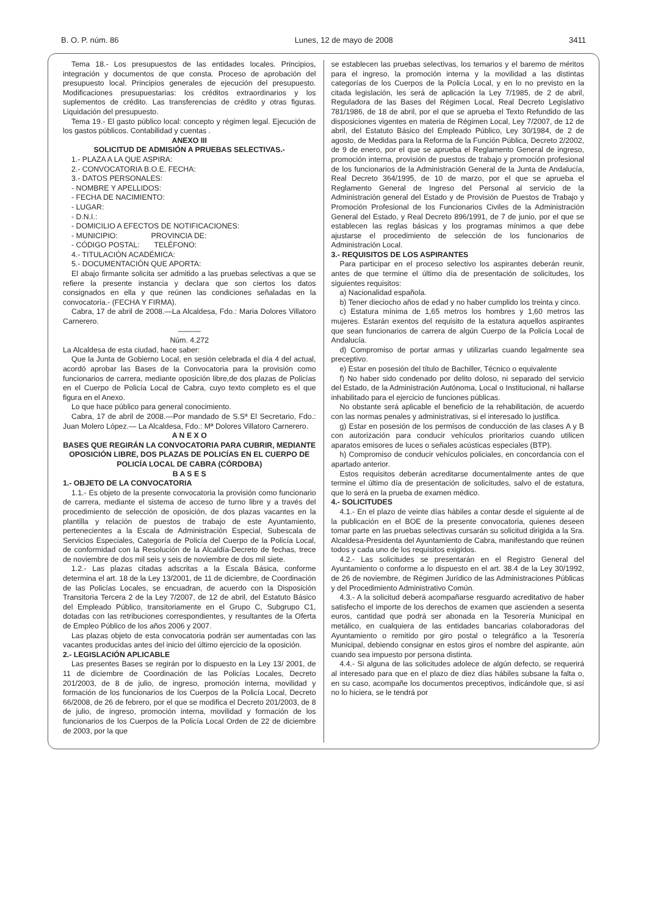B. O. P. núm. 86 Lunes, 12 de mayo de 2008 3411
Tema 18.- Los presupuestos de las entidades locales. Principios, integración y documentos de que consta. Proceso de aprobación del presupuesto local. Principios generales de ejecución del presupuesto. Modificaciones presupuestarias: los créditos extraordinarios y los suplementos de crédito. Las transferencias de crédito y otras figuras. Liquidación del presupuesto.
Tema 19.- El gasto público local: concepto y régimen legal. Ejecución de los gastos públicos. Contabilidad y cuentas .
ANEXO III
SOLICITUD DE ADMISIÓN A PRUEBAS SELECTIVAS.-
1.- PLAZA A LA QUE ASPIRA:
2.- CONVOCATORIA B.O.E. FECHA:
3.- DATOS PERSONALES:
- NOMBRE Y APELLIDOS:
- FECHA DE NACIMIENTO:
- LUGAR:
- D.N.I.:
- DOMICILIO A EFECTOS DE NOTIFICACIONES:
- MUNICIPIO: PROVINCIA DE:
- CÓDIGO POSTAL: TELÉFONO:
4.- TITULACIÓN ACADÉMICA:
5.- DOCUMENTACIÓN QUE APORTA:
El abajo firmante solicita ser admitido a las pruebas selectivas a que se refiere la presente instancia y declara que son ciertos los datos consignados en ella y que reúnen las condiciones señaladas en la convocatoria.- (FECHA Y FIRMA).
Cabra, 17 de abril de 2008.—La Alcaldesa, Fdo.: Maria Dolores Villatoro Carnerero.
———
Núm. 4.272
La Alcaldesa de esta ciudad, hace saber:
Que la Junta de Gobierno Local, en sesión celebrada el día 4 del actual, acordó aprobar las Bases de la Convocatoria para la provisión como funcionarios de carrera, mediante oposición libre,de dos plazas de Policías en el Cuerpo de Policía Local de Cabra, cuyo texto completo es el que figura en el Anexo.
Lo que hace público para general conocimiento.
Cabra, 17 de abril de 2008.—Por mandado de S.Sª El Secretario, Fdo.: Juan Molero López.— La Alcaldesa, Fdo.: Mª Dolores Villatoro Carnerero.
A N E X O
BASES QUE REGIRÁN LA CONVOCATORIA PARA CUBRIR, MEDIANTE OPOSICIÓN LIBRE, DOS PLAZAS DE POLICÍAS EN EL CUERPO DE POLICÍA LOCAL DE CABRA (CÓRDOBA)
B A S E S
1.- OBJETO DE LA CONVOCATORIA
1.1.- Es objeto de la presente convocatoria la provisión como funcionario de carrera, mediante el sistema de acceso de turno libre y a través del procedimiento de selección de oposición, de dos plazas vacantes en la plantilla y relación de puestos de trabajo de este Ayuntamiento, pertenecientes a la Escala de Administración Especial, Subescala de Servicios Especiales, Categoría de Policía del Cuerpo de la Policía Local, de conformidad con la Resolución de la Alcaldía-Decreto de fechas, trece de noviembre de dos mil seis y seis de noviembre de dos mil siete.
1.2.- Las plazas citadas adscritas a la Escala Básica, conforme determina el art. 18 de la Ley 13/2001, de 11 de diciembre, de Coordinación de las Policías Locales, se encuadran, de acuerdo con la Disposición Transitoria Tercera 2 de la Ley 7/2007, de 12 de abril, del Estatuto Básico del Empleado Público, transitoriamente en el Grupo C, Subgrupo C1, dotadas con las retribuciones correspondientes, y resultantes de la Oferta de Empleo Público de los años 2006 y 2007.
Las plazas objeto de esta convocatoria podrán ser aumentadas con las vacantes producidas antes del inicio del último ejercicio de la oposición.
2.- LEGISLACIÓN APLICABLE
Las presentes Bases se regirán por lo dispuesto en la Ley 13/ 2001, de 11 de diciembre de Coordinación de las Policías Locales, Decreto 201/2003, de 8 de julio, de ingreso, promoción interna, movilidad y formación de los funcionarios de los Cuerpos de la Policía Local, Decreto 66/2008, de 26 de febrero, por el que se modifica el Decreto 201/2003, de 8 de julio, de ingreso, promoción interna, movilidad y formación de los funcionarios de los Cuerpos de la Policía Local Orden de 22 de diciembre de 2003, por la que
se establecen las pruebas selectivas, los temarios y el baremo de méritos para el ingreso, la promoción interna y la movilidad a las distintas categorías de los Cuerpos de la Policía Local, y en lo no previsto en la citada legislación, les será de aplicación la Ley 7/1985, de 2 de abril, Reguladora de las Bases del Régimen Local, Real Decreto Legislativo 781/1986, de 18 de abril, por el que se aprueba el Texto Refundido de las disposiciones vigentes en materia de Régimen Local, Ley 7/2007, de 12 de abril, del Estatuto Básico del Empleado Público, Ley 30/1984, de 2 de agosto, de Medidas para la Reforma de la Función Pública, Decreto 2/2002, de 9 de enero, por el que se aprueba el Reglamento General de ingreso, promoción interna, provisión de puestos de trabajo y promoción profesional de los funcionarios de la Administración General de la Junta de Andalucía, Real Decreto 364/1995, de 10 de marzo, por el que se aprueba el Reglamento General de Ingreso del Personal al servicio de la Administración general del Estado y de Provisión de Puestos de Trabajo y Promoción Profesional de los Funcionarios Civiles de la Administración General del Estado, y Real Decreto 896/1991, de 7 de junio, por el que se establecen las reglas básicas y los programas mínimos a que debe ajustarse el procedimiento de selección de los funcionarios de Administración Local.
3.- REQUISITOS DE LOS ASPIRANTES
Para participar en el proceso selectivo los aspirantes deberán reunir, antes de que termine el último día de presentación de solicitudes, los siguientes requisitos:
a) Nacionalidad española.
b) Tener dieciocho años de edad y no haber cumplido los treinta y cinco.
c) Estatura mínima de 1,65 metros los hombres y 1,60 metros las mujeres. Estarán exentos del requisito de la estatura aquellos aspirantes que sean funcionarios de carrera de algún Cuerpo de la Policía Local de Andalucía.
d) Compromiso de portar armas y utilizarlas cuando legalmente sea preceptivo.
e) Estar en posesión del título de Bachiller, Técnico o equivalente
f) No haber sido condenado por delito doloso, ni separado del servicio del Estado, de la Administración Autónoma, Local o Institucional, ni hallarse inhabilitado para el ejercicio de funciones públicas.
No obstante será aplicable el beneficio de la rehabilitación, de acuerdo con las normas penales y administrativas, si el interesado lo justifica.
g) Estar en posesión de los permisos de conducción de las clases A y B con autorización para conducir vehículos prioritarios cuando utilicen aparatos emisores de luces o señales acústicas especiales (BTP).
h) Compromiso de conducir vehículos policiales, en concordancia con el apartado anterior.
Estos requisitos deberán acreditarse documentalmente antes de que termine el último día de presentación de solicitudes, salvo el de estatura, que lo será en la prueba de examen médico.
4.- SOLICITUDES
4.1.- En el plazo de veinte días hábiles a contar desde el siguiente al de la publicación en el BOE de la presente convocatoria, quienes deseen tomar parte en las pruebas selectivas cursarán su solicitud dirigida a la Sra. Alcaldesa-Presidenta del Ayuntamiento de Cabra, manifestando que reúnen todos y cada uno de los requisitos exigidos.
4.2.- Las solicitudes se presentarán en el Registro General del Ayuntamiento o conforme a lo dispuesto en el art. 38.4 de la Ley 30/1992, de 26 de noviembre, de Régimen Jurídico de las Administraciones Públicas y del Procedimiento Administrativo Común.
4.3.- A la solicitud deberá acompañarse resguardo acreditativo de haber satisfecho el importe de los derechos de examen que ascienden a sesenta euros, cantidad que podrá ser abonada en la Tesorería Municipal en metálico, en cualquiera de las entidades bancarias colaboradoras del Ayuntamiento o remitido por giro postal o telegráfico a la Tesorería Municipal, debiendo consignar en estos giros el nombre del aspirante, aún cuando sea impuesto por persona distinta.
4.4.- Si alguna de las solicitudes adolece de algún defecto, se requerirá al interesado para que en el plazo de diez días hábiles subsane la falta o, en su caso, acompañe los documentos preceptivos, indicándole que, si así no lo hiciera, se le tendrá por